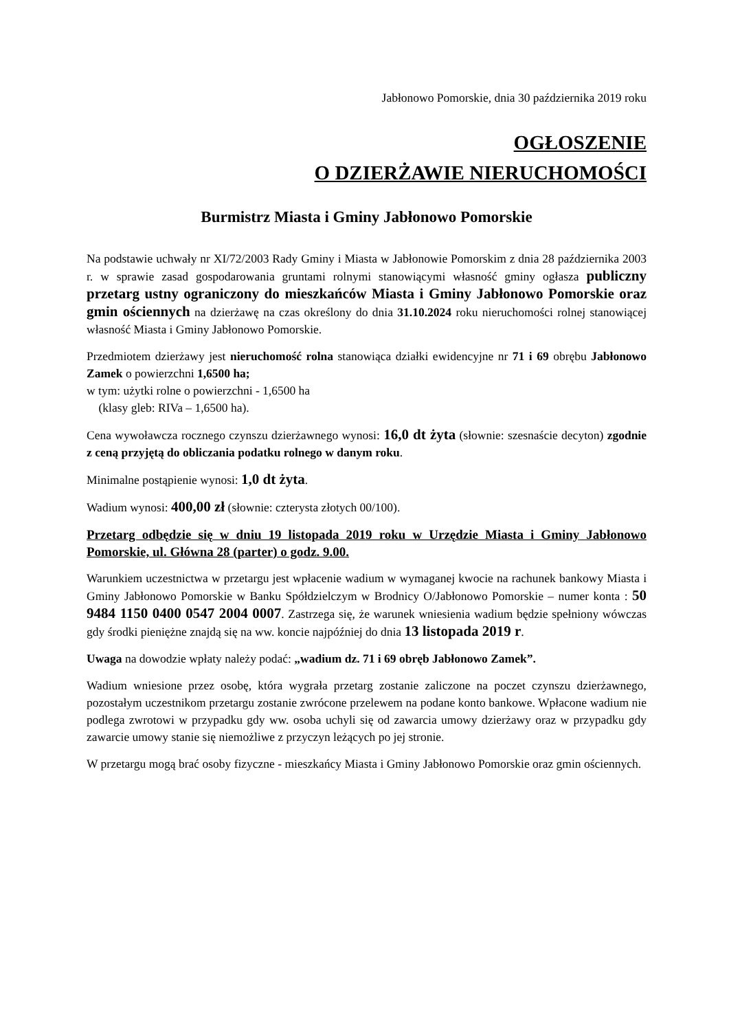Jabłonowo Pomorskie, dnia 30 października 2019 roku
OGŁOSZENIE
O DZIERŻAWIE NIERUCHOMOŚCI
Burmistrz Miasta i Gminy Jabłonowo Pomorskie
Na podstawie uchwały nr XI/72/2003 Rady Gminy i Miasta w Jabłonowie Pomorskim z dnia 28 października 2003 r. w sprawie zasad gospodarowania gruntami rolnymi stanowiącymi własność gminy ogłasza publiczny przetarg ustny ograniczony do mieszkańców Miasta i Gminy Jabłonowo Pomorskie oraz gmin ościennych na dzierżawę na czas określony do dnia 31.10.2024 roku nieruchomości rolnej stanowiącej własność Miasta i Gminy Jabłonowo Pomorskie.
Przedmiotem dzierżawy jest nieruchomość rolna stanowiąca działki ewidencyjne nr 71 i 69 obrębu Jabłonowo Zamek o powierzchni 1,6500 ha;
w tym: użytki rolne o powierzchni - 1,6500 ha
(klasy gleb: RIVa – 1,6500 ha).
Cena wywoławcza rocznego czynszu dzierżawnego wynosi: 16,0 dt żyta (słownie: szesnaście decyton) zgodnie z ceną przyjętą do obliczania podatku rolnego w danym roku.
Minimalne postąpienie wynosi: 1,0 dt żyta.
Wadium wynosi: 400,00 zł (słownie: czterysta złotych 00/100).
Przetarg odbędzie się w dniu 19 listopada 2019 roku w Urzędzie Miasta i Gminy Jabłonowo Pomorskie, ul. Główna 28 (parter) o godz. 9.00.
Warunkiem uczestnictwa w przetargu jest wpłacenie wadium w wymaganej kwocie na rachunek bankowy Miasta i Gminy Jabłonowo Pomorskie w Banku Spółdzielczym w Brodnicy O/Jabłonowo Pomorskie – numer konta : 50 9484 1150 0400 0547 2004 0007. Zastrzega się, że warunek wniesienia wadium będzie spełniony wówczas gdy środki pieniężne znajdą się na ww. koncie najpóźniej do dnia 13 listopada 2019 r.
Uwaga na dowodzie wpłaty należy podać: „wadium dz. 71 i 69 obręb Jabłonowo Zamek”.
Wadium wniesione przez osobę, która wygrała przetarg zostanie zaliczone na poczet czynszu dzierżawnego, pozostałym uczestnikom przetargu zostanie zwrócone przelewem na podane konto bankowe. Wpłacone wadium nie podlega zwrotowi w przypadku gdy ww. osoba uchyli się od zawarcia umowy dzierżawy oraz w przypadku gdy zawarcie umowy stanie się niemożliwe z przyczyn leżących po jej stronie.
W przetargu mogą brać osoby fizyczne - mieszkańcy Miasta i Gminy Jabłonowo Pomorskie oraz gmin ościennych.